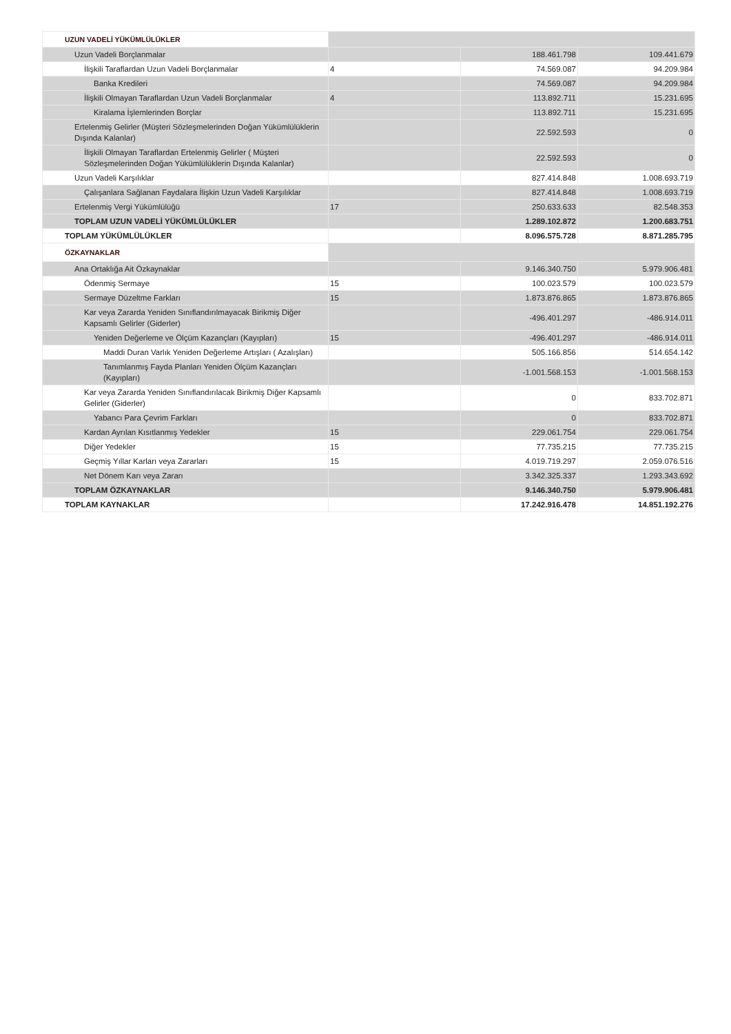| UZUN VADELİ YÜKÜMLÜLÜKLER | | | |
| Uzun Vadeli Borçlanmalar | | 188.461.798 | 109.441.679 |
| İlişkili Taraflardan Uzun Vadeli Borçlanmalar | 4 | 74.569.087 | 94.209.984 |
| Banka Kredileri | | 74.569.087 | 94.209.984 |
| İlişkili Olmayan Taraflardan Uzun Vadeli Borçlanmalar | 4 | 113.892.711 | 15.231.695 |
| Kiralama İşlemlerinden Borçlar | | 113.892.711 | 15.231.695 |
| Ertelenmiş Gelirler (Müşteri Sözleşmelerinden Doğan Yükümlülüklerin Dışında Kalanlar) | | 22.592.593 | 0 |
| İlişkili Olmayan Taraflardan Ertelenmiş Gelirler ( Müşteri Sözleşmelerinden Doğan Yükümlülüklerin Dışında Kalanlar) | | 22.592.593 | 0 |
| Uzun Vadeli Karşılıklar | | 827.414.848 | 1.008.693.719 |
| Çalışanlara Sağlanan Faydalara İlişkin Uzun Vadeli Karşılıklar | | 827.414.848 | 1.008.693.719 |
| Ertelenmiş Vergi Yükümlülüğü | 17 | 250.633.633 | 82.548.353 |
| TOPLAM UZUN VADELİ YÜKÜMLÜLÜKLER | | 1.289.102.872 | 1.200.683.751 |
| TOPLAM YÜKÜMLÜLÜKLER | | 8.096.575.728 | 8.871.285.795 |
| ÖZKAYNAKLAR | | | |
| Ana Ortaklığa Ait Özkaynaklar | | 9.146.340.750 | 5.979.906.481 |
| Ödenmiş Sermaye | 15 | 100.023.579 | 100.023.579 |
| Sermaye Düzeltme Farkları | 15 | 1.873.876.865 | 1.873.876.865 |
| Kar veya Zararda Yeniden Sınıflandırılmayacak Birikmiş Diğer Kapsamlı Gelirler (Giderler) | | -496.401.297 | -486.914.011 |
| Yeniden Değerleme ve Ölçüm Kazançları (Kayıpları) | 15 | -496.401.297 | -486.914.011 |
| Maddi Duran Varlık Yeniden Değerleme Artışları ( Azalışları) | | 505.166.856 | 514.654.142 |
| Tanımlanmış Fayda Planları Yeniden Ölçüm Kazançları (Kayıpları) | | -1.001.568.153 | -1.001.568.153 |
| Kar veya Zararda Yeniden Sınıflandırılacak Birikmiş Diğer Kapsamlı Gelirler (Giderler) | | 0 | 833.702.871 |
| Yabancı Para Çevrim Farkları | | 0 | 833.702.871 |
| Kardan Ayrılan Kısıtlanmış Yedekler | 15 | 229.061.754 | 229.061.754 |
| Diğer Yedekler | 15 | 77.735.215 | 77.735.215 |
| Geçmiş Yıllar Karları veya Zararları | 15 | 4.019.719.297 | 2.059.076.516 |
| Net Dönem Karı veya Zararı | | 3.342.325.337 | 1.293.343.692 |
| TOPLAM ÖZKAYNAKLAR | | 9.146.340.750 | 5.979.906.481 |
| TOPLAM KAYNAKLAR | | 17.242.916.478 | 14.851.192.276 |